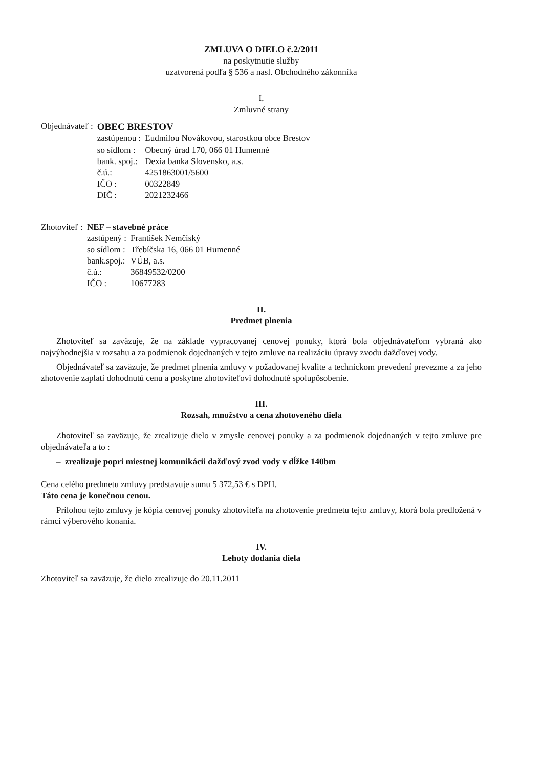ZMLUVA O DIELO č.2/2011
na poskytnutie služby
uzatvorená podľa § 536 a nasl. Obchodného zákonníka
I.
Zmluvné strany
| Objednávateľ : | OBEC BRESTOV | |
| | zastúpenou : | Ľudmilou Novákovou, starostkou obce Brestov |
| | so sídlom : | Obecný úrad 170, 066 01 Humenné |
| | bank. spoj.: | Dexia banka Slovensko, a.s. |
| | č.ú.: | 4251863001/5600 |
| | IČO : | 00322849 |
| | DIČ : | 2021232466 |
| Zhotoviteľ : | NEF – stavebné práce | |
| | zastúpený : | František Nemčiský |
| | so sídlom : | Třebíčska 16, 066 01 Humenné |
| | bank.spoj.: | VÚB, a.s. |
| | č.ú.: | 36849532/0200 |
| | IČO : | 10677283 |
II.
Predmet plnenia
Zhotoviteľ sa zaväzuje, že na základe vypracovanej cenovej ponuky, ktorá bola objednávateľom vybraná ako najvýhodnejšia v rozsahu a za podmienok dojednaných v tejto zmluve na realizáciu úpravy zvodu dažďovej vody.
Objednávateľ sa zaväzuje, že predmet plnenia zmluvy v požadovanej kvalite a technickom prevedení prevezme a za jeho zhotovenie zaplatí dohodnutú cenu a poskytne zhotoviteľovi dohodnuté spolupôsobenie.
III.
Rozsah, množstvo a cena zhotoveného diela
Zhotoviteľ sa zaväzuje, že zrealizuje dielo v zmysle cenovej ponuky a za podmienok dojednaných v tejto zmluve pre objednávateľa a to :
– zrealizuje popri miestnej komunikácii dažďový zvod vody v dĺžke 140bm
Cena celého predmetu zmluvy predstavuje sumu 5 372,53 € s DPH.
Táto cena je konečnou cenou.
Prílohou tejto zmluvy je kópia cenovej ponuky zhotoviteľa na zhotovenie predmetu tejto zmluvy, ktorá bola predložená v rámci výberového konania.
IV.
Lehoty dodania diela
Zhotoviteľ sa zaväzuje, že dielo zrealizuje do 20.11.2011